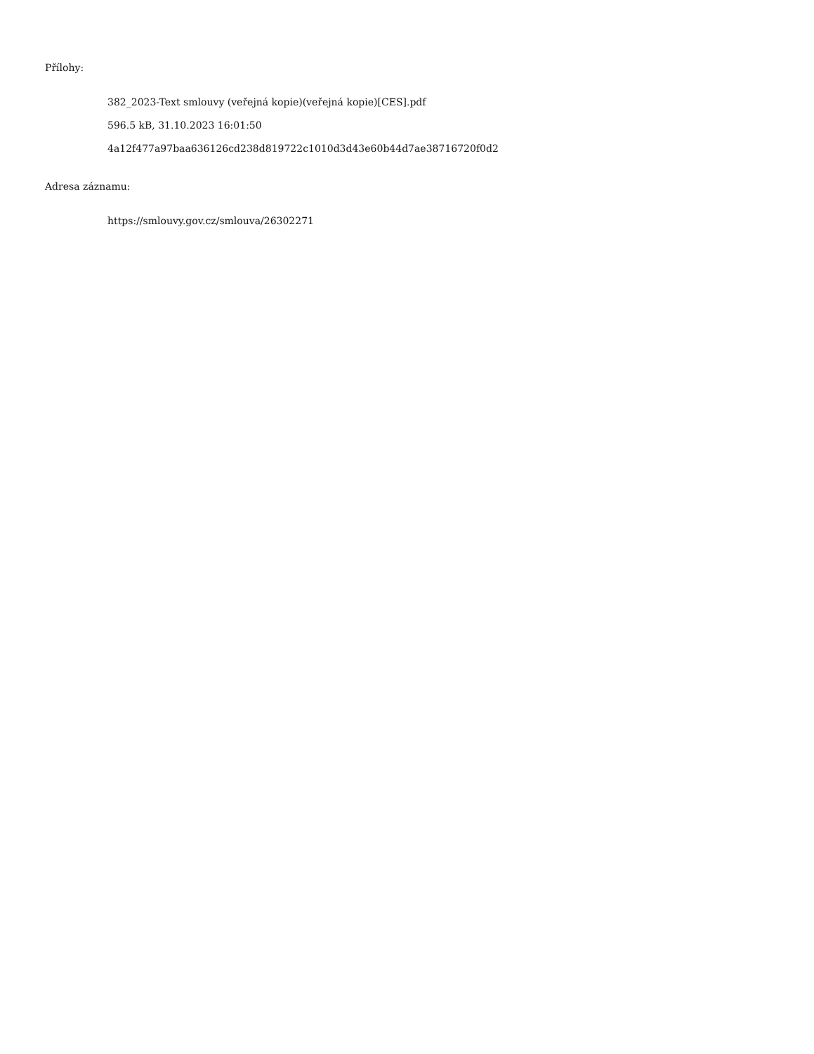Přílohy:
382_2023-Text smlouvy (veřejná kopie)(veřejná kopie)[CES].pdf
596.5 kB, 31.10.2023 16:01:50
4a12f477a97baa636126cd238d819722c1010d3d43e60b44d7ae38716720f0d2
Adresa záznamu:
https://smlouvy.gov.cz/smlouva/26302271